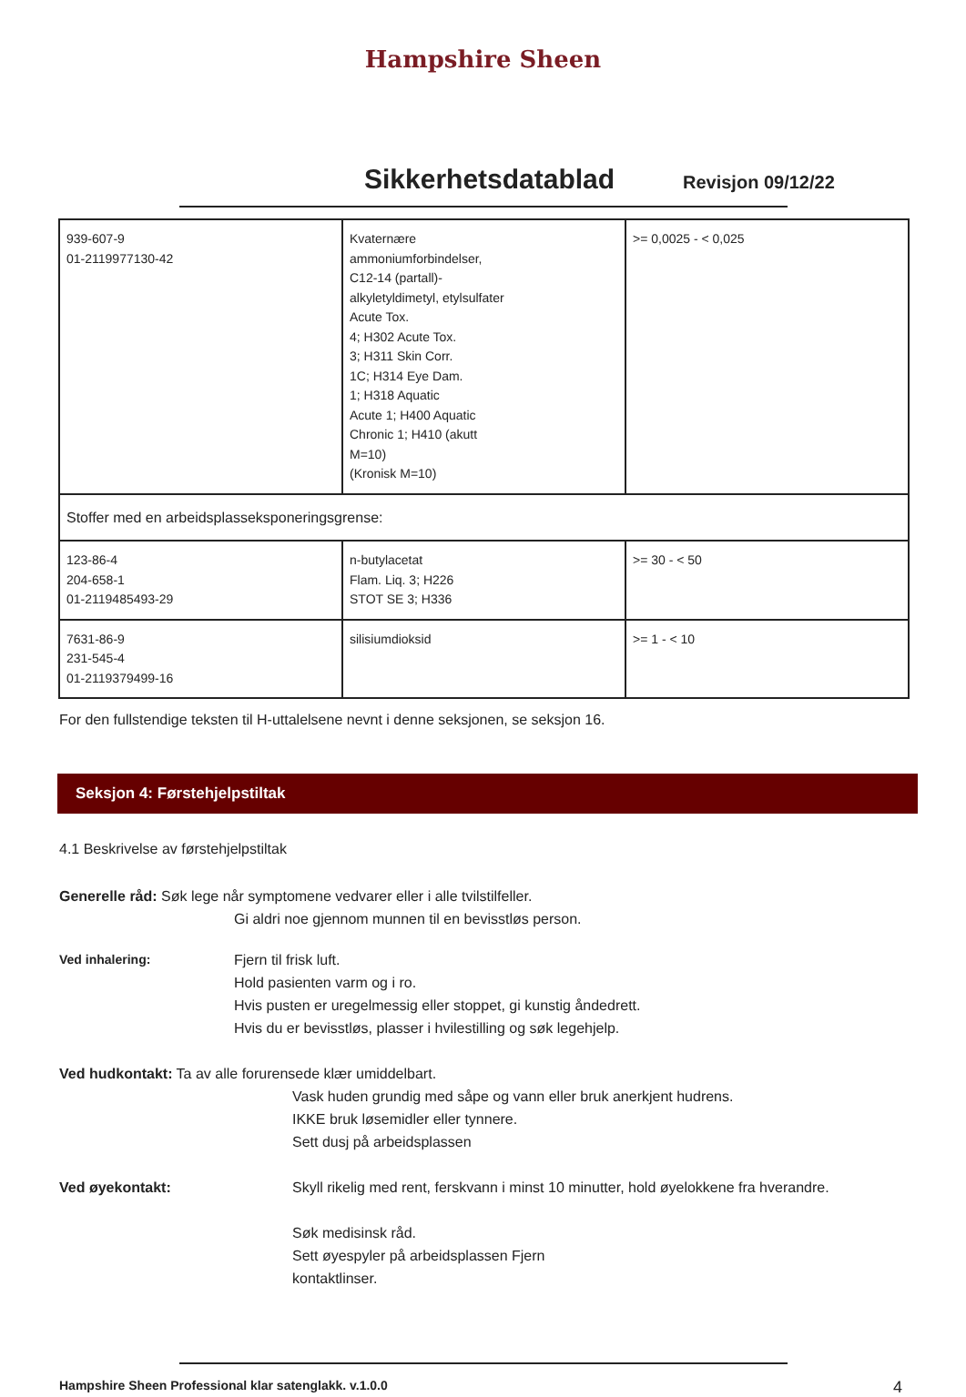Hampshire Sheen
Sikkerhetsdatablad
Revisjon 09/12/22
| 939-607-9 01-2119977130-42 | Kvaternære ammoniumforbindelser, C12-14 (partall)- alkyletyldimetyl, etylsulfater Acute Tox. 4; H302 Acute Tox. 3; H311 Skin Corr. 1C; H314 Eye Dam. 1; H318 Aquatic Acute 1; H400 Aquatic Chronic 1; H410 (akutt M=10) (Kronisk M=10) | >= 0,0025 - < 0,025 |
| Stoffer med en arbeidsplasseksponeringsgrense: | | |
| 123-86-4 204-658-1 01-2119485493-29 | n-butylacetat Flam. Liq. 3; H226 STOT SE 3; H336 | >= 30 - < 50 |
| 7631-86-9 231-545-4 01-2119379499-16 | silisiumdioksid | >= 1 - < 10 |
For den fullstendige teksten til H-uttalelsene nevnt i denne seksjonen, se seksjon 16.
Seksjon 4: Førstehjelpstiltak
4.1 Beskrivelse av førstehjelpstiltak
Generelle råd: Søk lege når symptomene vedvarer eller i alle tvilstilfeller.
Gi aldri noe gjennom munnen til en bevisstløs person.
Ved inhalering: Fjern til frisk luft.
Hold pasienten varm og i ro.
Hvis pusten er uregelmessig eller stoppet, gi kunstig åndedrett.
Hvis du er bevisstløs, plasser i hvilestilling og søk legehjelp.
Ved hudkontakt: Ta av alle forurensede klær umiddelbart.
Vask huden grundig med såpe og vann eller bruk anerkjent hudrens.
IKKE bruk løsemidler eller tynnere.
Sett dusj på arbeidsplassen
Ved øyekontakt: Skyll rikelig med rent, ferskvann i minst 10 minutter, hold øyelokkene fra hverandre.
Søk medisinsk råd.
Sett øyespyler på arbeidsplassen Fjern
kontaktlinser.
Hampshire Sheen Professional klar satenglakk. v.1.0.0 4